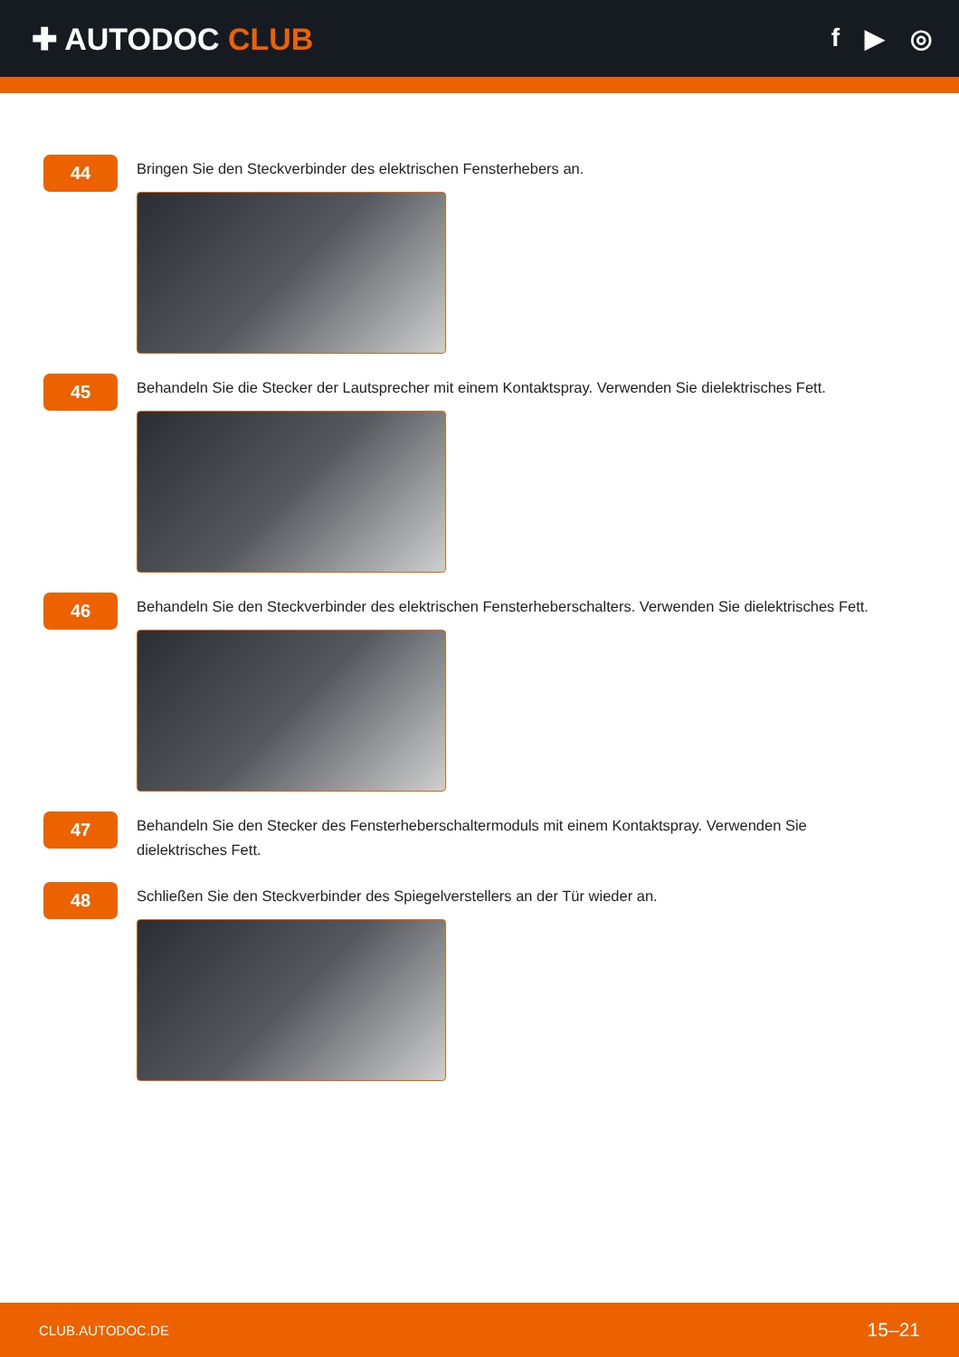✚ AUTODOC CLUB
f ▶ ◎
44
Bringen Sie den Steckverbinder des elektrischen Fensterhebers an.
45
Behandeln Sie die Stecker der Lautsprecher mit einem Kontaktspray. Verwenden Sie dielektrisches Fett.
46
Behandeln Sie den Steckverbinder des elektrischen Fensterheberschalters. Verwenden Sie dielektrisches Fett.
47
Behandeln Sie den Stecker des Fensterheberschaltermoduls mit einem Kontaktspray. Verwenden Sie
dielektrisches Fett.
48
Schließen Sie den Steckverbinder des Spiegelverstellers an der Tür wieder an.
CLUB.AUTODOC.DE 15–21